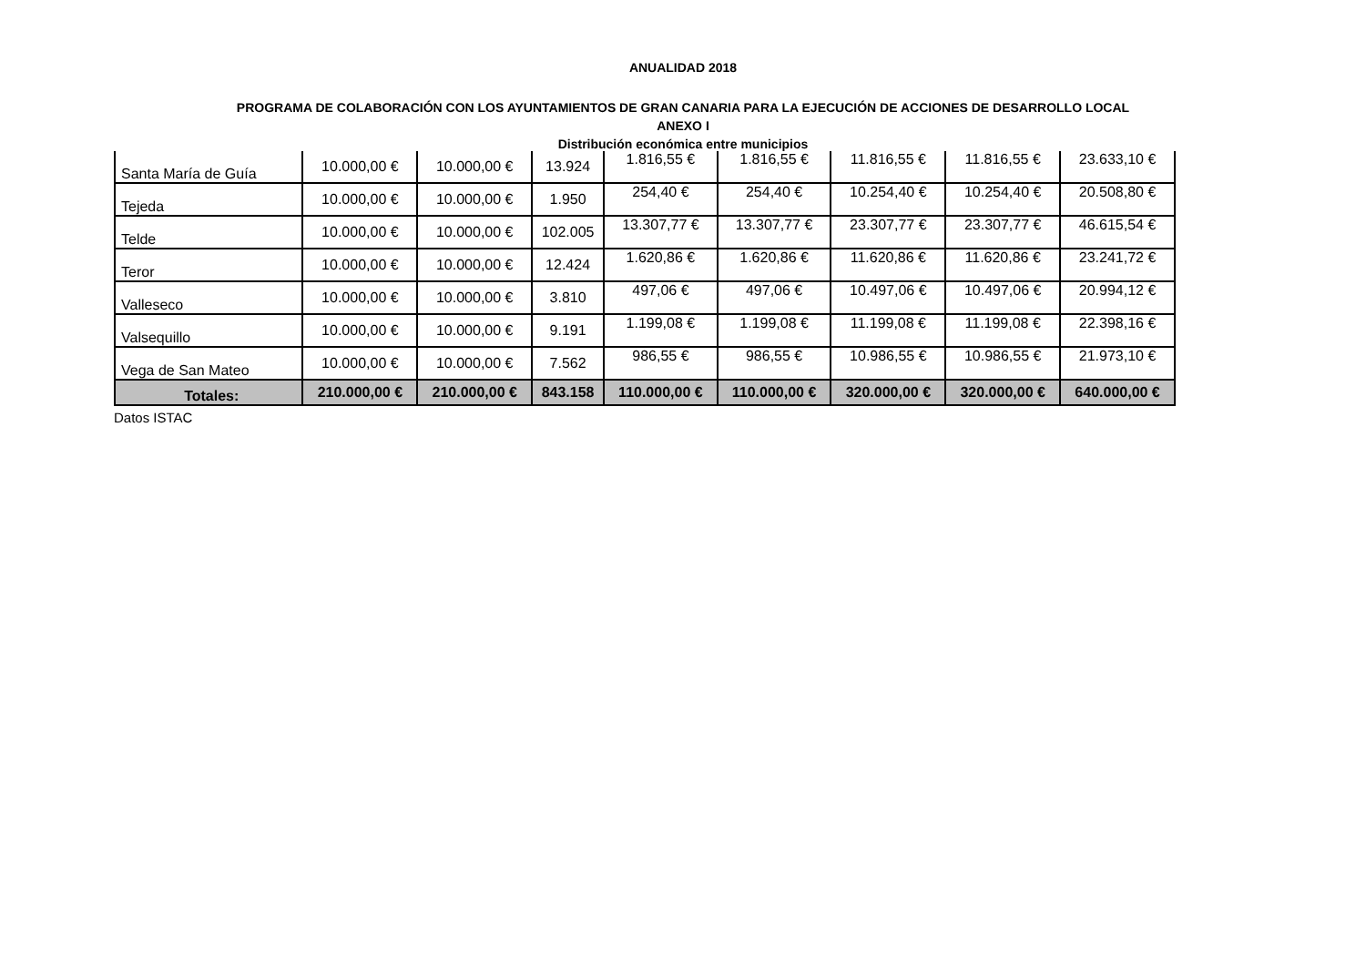ANUALIDAD 2018
PROGRAMA DE COLABORACIÓN CON LOS AYUNTAMIENTOS DE GRAN CANARIA PARA LA EJECUCIÓN DE ACCIONES DE DESARROLLO LOCAL
ANEXO I
Distribución económica entre municipios
| Santa María de Guía | 10.000,00 € | 10.000,00 € | 13.924 | 1.816,55 € | 1.816,55 € | 11.816,55 € | 11.816,55 € | 23.633,10 € |
| Tejeda | 10.000,00 € | 10.000,00 € | 1.950 | 254,40 € | 254,40 € | 10.254,40 € | 10.254,40 € | 20.508,80 € |
| Telde | 10.000,00 € | 10.000,00 € | 102.005 | 13.307,77 € | 13.307,77 € | 23.307,77 € | 23.307,77 € | 46.615,54 € |
| Teror | 10.000,00 € | 10.000,00 € | 12.424 | 1.620,86 € | 1.620,86 € | 11.620,86 € | 11.620,86 € | 23.241,72 € |
| Valleseco | 10.000,00 € | 10.000,00 € | 3.810 | 497,06 € | 497,06 € | 10.497,06 € | 10.497,06 € | 20.994,12 € |
| Valsequillo | 10.000,00 € | 10.000,00 € | 9.191 | 1.199,08 € | 1.199,08 € | 11.199,08 € | 11.199,08 € | 22.398,16 € |
| Vega de San Mateo | 10.000,00 € | 10.000,00 € | 7.562 | 986,55 € | 986,55 € | 10.986,55 € | 10.986,55 € | 21.973,10 € |
| Totales: | 210.000,00 € | 210.000,00 € | 843.158 | 110.000,00 € | 110.000,00 € | 320.000,00 € | 320.000,00 € | 640.000,00 € |
Datos ISTAC